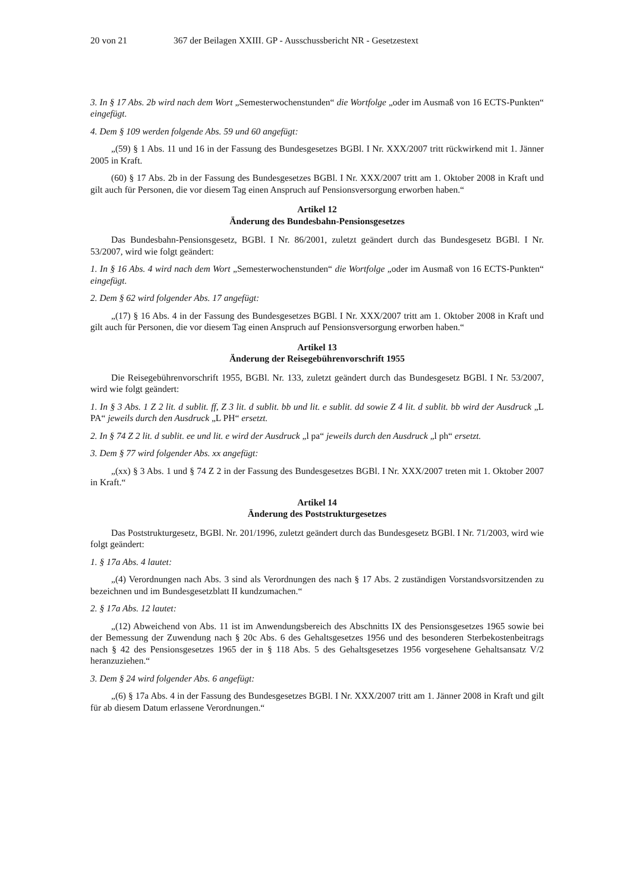20 von 21 367 der Beilagen XXIII. GP - Ausschussbericht NR - Gesetzestext
3. In § 17 Abs. 2b wird nach dem Wort „Semesterwochenstunden“ die Wortfolge „oder im Ausmaß von 16 ECTS-Punkten“ eingefügt.
4. Dem § 109 werden folgende Abs. 59 und 60 angefügt:
„(59) § 1 Abs. 11 und 16 in der Fassung des Bundesgesetzes BGBl. I Nr. XXX/2007 tritt rückwirkend mit 1. Jänner 2005 in Kraft.
(60) § 17 Abs. 2b in der Fassung des Bundesgesetzes BGBl. I Nr. XXX/2007 tritt am 1. Oktober 2008 in Kraft und gilt auch für Personen, die vor diesem Tag einen Anspruch auf Pensionsversorgung erworben haben.“
Artikel 12
Änderung des Bundesbahn-Pensionsgesetzes
Das Bundesbahn-Pensionsgesetz, BGBl. I Nr. 86/2001, zuletzt geändert durch das Bundesgesetz BGBl. I Nr. 53/2007, wird wie folgt geändert:
1. In § 16 Abs. 4 wird nach dem Wort „Semesterwochenstunden“ die Wortfolge „oder im Ausmaß von 16 ECTS-Punkten“ eingefügt.
2. Dem § 62 wird folgender Abs. 17 angefügt:
„(17) § 16 Abs. 4 in der Fassung des Bundesgesetzes BGBl. I Nr. XXX/2007 tritt am 1. Oktober 2008 in Kraft und gilt auch für Personen, die vor diesem Tag einen Anspruch auf Pensionsversorgung erworben haben.“
Artikel 13
Änderung der Reisegebührenvorschrift 1955
Die Reisegebührenvorschrift 1955, BGBl. Nr. 133, zuletzt geändert durch das Bundesgesetz BGBl. I Nr. 53/2007, wird wie folgt geändert:
1. In § 3 Abs. 1 Z 2 lit. d sublit. ff, Z 3 lit. d sublit. bb und lit. e sublit. dd sowie Z 4 lit. d sublit. bb wird der Ausdruck „L PA“ jeweils durch den Ausdruck „L PH“ ersetzt.
2. In § 74 Z 2 lit. d sublit. ee und lit. e wird der Ausdruck „l pa“ jeweils durch den Ausdruck „l ph“ ersetzt.
3. Dem § 77 wird folgender Abs. xx angefügt:
„(xx) § 3 Abs. 1 und § 74 Z 2 in der Fassung des Bundesgesetzes BGBl. I Nr. XXX/2007 treten mit 1. Oktober 2007 in Kraft.“
Artikel 14
Änderung des Poststrukturgesetzes
Das Poststrukturgesetz, BGBl. Nr. 201/1996, zuletzt geändert durch das Bundesgesetz BGBl. I Nr. 71/2003, wird wie folgt geändert:
1. § 17a Abs. 4 lautet:
„(4) Verordnungen nach Abs. 3 sind als Verordnungen des nach § 17 Abs. 2 zuständigen Vorstandsvorsitzenden zu bezeichnen und im Bundesgesetzblatt II kundzumachen.“
2. § 17a Abs. 12 lautet:
„(12) Abweichend von Abs. 11 ist im Anwendungsbereich des Abschnitts IX des Pensionsgesetzes 1965 sowie bei der Bemessung der Zuwendung nach § 20c Abs. 6 des Gehaltsgesetzes 1956 und des besonderen Sterbekostenbeitrags nach § 42 des Pensionsgesetzes 1965 der in § 118 Abs. 5 des Gehaltsgesetzes 1956 vorgesehene Gehaltsansatz V/2 heranzuziehen.“
3. Dem § 24 wird folgender Abs. 6 angefügt:
„(6) § 17a Abs. 4 in der Fassung des Bundesgesetzes BGBl. I Nr. XXX/2007 tritt am 1. Jänner 2008 in Kraft und gilt für ab diesem Datum erlassene Verordnungen.“